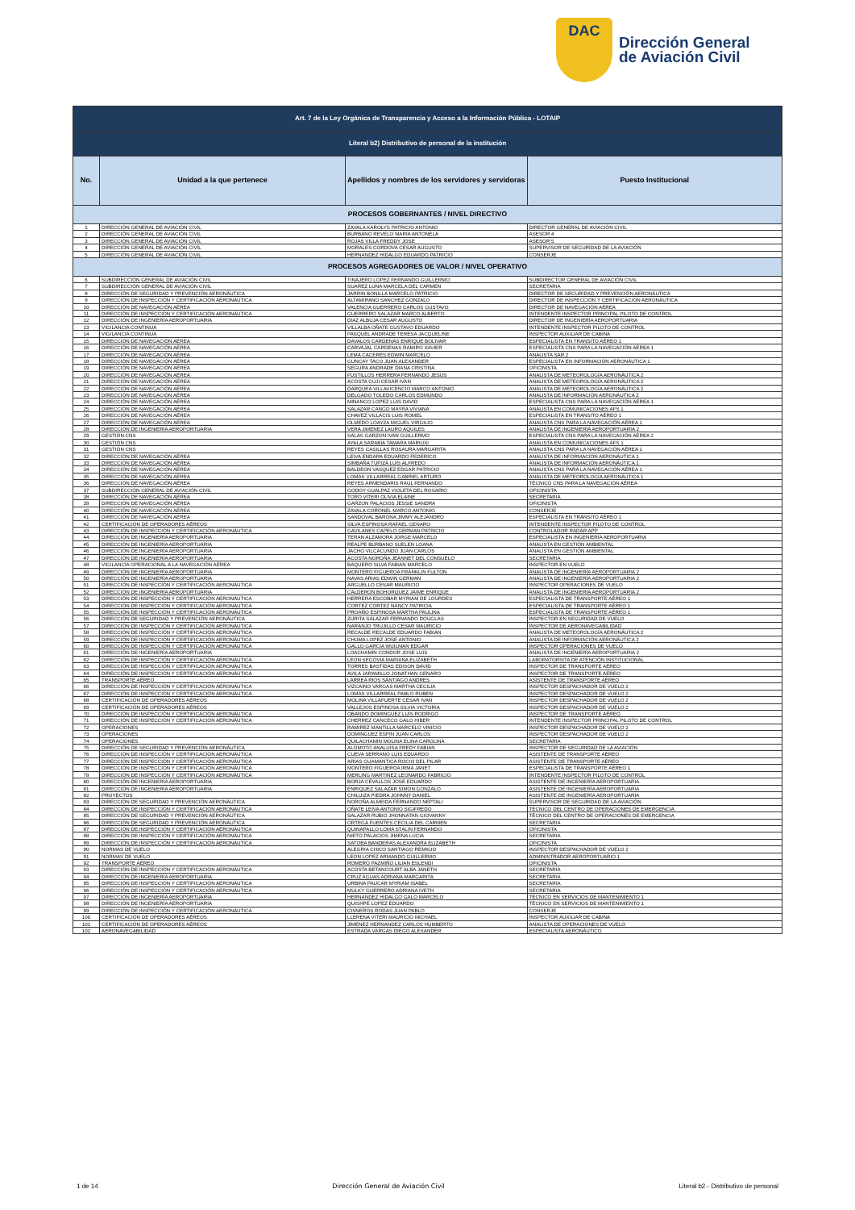DAC
Dirección General
de Aviación Civil
| Art. 7 de la Ley Orgánica de Transparencia y Acceso a la Información Pública - LOTAIP | | | |
| Literal b2) Distributivo de personal de la institución | | | |
| No. | Unidad a la que pertenece | Apellidos y nombres de los servidores y servidoras | Puesto Institucional |
| PROCESOS GOBERNANTES / NIVEL DIRECTIVO | | | |
| 1 | DIRECCIÓN GENERAL DE AVIACIÓN CIVIL | ZAVALA KAROLYS PATRICIO ANTONIO | DIRECTOR GENERAL DE AVIACIÓN CIVIL |
| 2 | DIRECCIÓN GENERAL DE AVIACIÓN CIVIL | BURBANO REVELO MARIA ANTONELA | ASESOR 4 |
| 3 | DIRECCIÓN GENERAL DE AVIACIÓN CIVIL | ROJAS VILLA FREDDY JOSE | ASESOR 5 |
| 4 | DIRECCIÓN GENERAL DE AVIACIÓN CIVIL | MORALES CORDOVA CESAR AUGUSTO | SUPERVISOR DE SEGURIDAD DE LA AVIACIÓN |
| 5 | DIRECCIÓN GENERAL DE AVIACIÓN CIVIL | HERNANDEZ HIDALGO EDUARDO PATRICIO | CONSERJE |
| PROCESOS AGREGADORES DE VALOR / NIVEL OPERATIVO | | | |
| 6 | SUBDIRECCIÓN GENERAL DE AVIACIÓN CIVIL | TINAJERO LOPEZ FERNANDO GUILLERMO | SUBDIRECTOR GENERAL DE AVIACIÓN CIVIL |
| 7 | SUBDIRECCIÓN GENERAL DE AVIACIÓN CIVIL | SUAREZ LUNA MARCELA DEL CARMEN | SECRETARIA |
| 8 | DIRECCIÓN DE SEGURIDAD Y PREVENCIÓN AERONÁUTICA | JARRIN BONILLA MARCELO PATRICIO | DIRECTOR DE SEGURIDAD Y PREVENCIÓN AERONÁUTICA |
| 9 | DIRECCIÓN DE INSPECCIÓN Y CERTIFICACIÓN AERONÁUTICA | ALTAMIRANO SANCHEZ GONZALO | DIRECTOR DE INSPECCIÓN Y CERTIFICACIÓN AERONÁUTICA |
| 10 | DIRECCIÓN DE NAVEGACIÓN AÉREA | VALENCIA GUERRERO CARLOS GUSTAVO | DIRECTOR DE NAVEGACIÓN AÉREA |
| 11 | DIRECCIÓN DE INSPECCIÓN Y CERTIFICACIÓN AERONÁUTICA | GUERRERO SALAZAR MARCO ALBERTO | INTENDENTE INSPECTOR PRINCIPAL PILOTO DE CONTROL |
| 12 | DIRECCIÓN DE INGENIERÍA AEROPORTUARIA | DIAZ ALBUJA CESAR AUGUSTO | DIRECTOR DE INGENIERÍA AEROPORTUARIA |
| 13 | VIGILANCIA CONTINUA | VILLALBA OÑATE GUSTAVO EDUARDO | INTENDENTE INSPECTOR PILOTO DE CONTROL |
| 14 | VIGILANCIA CONTINUA | PASQUEL ANDRADE TERESA JACQUELINE | INSPECTOR AUXILIAR DE CABINA |
| 15 | DIRECCIÓN DE NAVEGACIÓN AÉREA | DAVALOS CARDENAS ENRIQUE BOLIVAR | ESPECIALISTA EN TRANSITO AÉREO 1 |
| 16 | DIRECCIÓN DE NAVEGACIÓN AÉREA | CARVAJAL CARDENAS RAMIRO XAVIER | ESPECIALISTA CNS PARA LA NAVEGACIÓN AÉREA 1 |
| 17 | DIRECCIÓN DE NAVEGACIÓN AÉREA | LEMA CACERES EDWIN MARCELO | ANALISTA SAR 2 |
| 18 | DIRECCIÓN DE NAVEGACIÓN AÉREA | GUNCAY TACO JUAN ALEXANDER | ESPECIALISTA EN INFORMACIÓN AERONÁUTICA 1 |
| 19 | DIRECCIÓN DE NAVEGACIÓN AÉREA | SEGURA ANDRADE DIANA CRISTINA | OFICINISTA |
| 20 | DIRECCIÓN DE NAVEGACIÓN AÉREA | FUSTILLOS HERRERA FERNANDO JESUS | ANALISTA DE METEOROLOGÍA AERONÁUTICA 2 |
| 21 | DIRECCIÓN DE NAVEGACIÓN AÉREA | ACOSTA CUJI CESAR IVAN | ANALISTA DE METEOROLOGÍA AERONÁUTICA 2 |
| 22 | DIRECCIÓN DE NAVEGACIÓN AÉREA | DARQUEA VILLAVICENCIO MARCO ANTONIO | ANALISTA DE METEOROLOGÍA AERONÁUTICA 2 |
| 23 | DIRECCIÓN DE NAVEGACIÓN AÉREA | DELGADO TOLEDO CARLOS EDMUNDO | ANALISTA DE INFORMACIÓN AERONÁUTICA 2 |
| 24 | DIRECCIÓN DE NAVEGACIÓN AÉREA | MINANGO LOPEZ LUIS DAVID | ESPECIALISTA CNS PARA LA NAVEGACIÓN AÉREA 1 |
| 25 | DIRECCIÓN DE NAVEGACIÓN AÉREA | SALAZAR CANGO MAYRA VIVIANA | ANALISTA EN COMUNICACIONES AFS 1 |
| 26 | DIRECCIÓN DE NAVEGACIÓN AÉREA | CHAVEZ VILLACIS LUIS ROMEL | ESPECIALISTA EN TRANSITO AÉREO 1 |
| 27 | DIRECCIÓN DE NAVEGACIÓN AÉREA | OLMEDO LOAYZA MIGUEL VIRGILIO | ANALISTA CNS PARA LA NAVEGACIÓN AÉREA 1 |
| 28 | DIRECCIÓN DE INGENIERÍA AEROPORTUARIA | VERA JIMENEZ LAURO AQUILES | ANALISTA DE INGENIERÍA AEROPORTUARIA 2 |
| 29 | GESTIÓN CNS | SALAS GARZON IVAN GUILLERMO | ESPECIALISTA CNS PARA LA NAVEGACIÓN AÉREA 2 |
| 30 | GESTIÓN CNS | AYALA SARABIA TAMARA MARIUXI | ANALISTA EN COMUNICACIONES AFS 1 |
| 31 | GESTIÓN CNS | REYES CASILLAS ROSAURA MARGARITA | ANALISTA CNS PARA LA NAVEGACIÓN AÉREA 1 |
| 32 | DIRECCIÓN DE NAVEGACIÓN AÉREA | LEIVA ENDARA EDUARDO FEDERICO | ANALISTA DE INFORMACIÓN AERONÁUTICA 1 |
| 33 | DIRECCIÓN DE NAVEGACIÓN AÉREA | SIMBAÑA TUPIZA LUIS ALFREDO | ANALISTA DE INFORMACIÓN AERONÁUTICA 1 |
| 34 | DIRECCIÓN DE NAVEGACIÓN AÉREA | BALDEON VASQUEZ EDGAR PATRICIO | ANALISTA CNS PARA LA NAVEGACIÓN AÉREA 1 |
| 35 | DIRECCIÓN DE NAVEGACIÓN AÉREA | LOMAS VILLARREAL GABRIEL ARTURO | ANALISTA DE METEOROLOGÍA AERONÁUTICA 1 |
| 36 | DIRECCIÓN DE NAVEGACIÓN AÉREA | REYES ARMENDARIS RAUL FERNANDO | TÉCNICO CNS PARA LA NAVEGACIÓN AÉREA |
| 37 | SUBDIRECCIÓN GENERAL DE AVIACIÓN CIVIL | GODOY GUALPAZ VIOLETA DEL ROSARIO | OFICINISTA |
| 38 | DIRECCIÓN DE NAVEGACIÓN AÉREA | TORO VITERI OLIVIA ELAINE | SECRETARIA |
| 39 | DIRECCIÓN DE NAVEGACIÓN AÉREA | GARZON PALACIOS JESSIE SANDRA | OFICINISTA |
| 40 | DIRECCIÓN DE NAVEGACIÓN AÉREA | ZAVALA CORONEL MARCO ANTONIO | CONSERJE |
| 41 | DIRECCIÓN DE NAVEGACIÓN AÉREA | SANDOVAL BARONA JIMMY ALEJANDRO | ESPECIALISTA EN TRÁNSITO AÉREO 1 |
| 42 | CERTIFICACIÓN DE OPERADORES AÉREOS | SILVA ESPINOSA RAFAEL GENARO | INTENDENTE INSPECTOR PILOTO DE CONTROL |
| 43 | DIRECCIÓN DE INSPECCIÓN Y CERTIFICACIÓN AERONÁUTICA | GAVILANES CAPELO GERMAN PATRICIO | CONTROLADOR RADAR APP |
| 44 | DIRECCIÓN DE INGENIERÍA AEROPORTUARIA | TERAN ALZAMORA JORGE MARCELO | ESPECIALISTA EN INGENIERÍA AEROPORTUARIA |
| 45 | DIRECCIÓN DE INGENIERÍA AEROPORTUARIA | REALPE BURBANO SUELEN LOANA | ANALISTA EN GESTIÓN AMBIENTAL |
| 46 | DIRECCIÓN DE INGENIERÍA AEROPORTUARIA | JACHO VILCACUNDO JUAN CARLOS | ANALISTA EN GESTIÓN AMBIENTAL |
| 47 | DIRECCIÓN DE INGENIERÍA AEROPORTUARIA | ACOSTA NOROÑA JEANNET DEL CONSUELO | SECRETARIA |
| 48 | VIGILANCIA OPERACIONAL A LA NAVEGACIÓN AÉREA | BAQUERO SILVA FABIAN MARCELO | INSPECTOR EN VUELO |
| 49 | DIRECCIÓN DE INGENIERÍA AEROPORTUARIA | MONTERO FIGUEROA FRANKLIN FULTON | ANALISTA DE INGENIERÍA AEROPORTUARIA 2 |
| 50 | DIRECCIÓN DE INGENIERÍA AEROPORTUARIA | NAVAS ARIAS EDWIN GERMAN | ANALISTA DE INGENIERÍA AEROPORTUARIA 2 |
| 51 | DIRECCIÓN DE INSPECCIÓN Y CERTIFICACIÓN AERONÁUTICA | ARGUELLO CESAR MAURICIO | INSPECTOR OPERACIONES DE VUELO |
| 52 | DIRECCIÓN DE INGENIERÍA AEROPORTUARIA | CALDERON BOHORQUEZ JAIME ENRIQUE | ANALISTA DE INGENIERÍA AEROPORTUARIA 2 |
| 53 | DIRECCIÓN DE INSPECCIÓN Y CERTIFICACIÓN AERONÁUTICA | HERRERA ESCOBAR MYRIAM DE LOURDES | ESPECIALISTA DE TRANSPORTE AÉREO 1 |
| 54 | DIRECCIÓN DE INSPECCIÓN Y CERTIFICACIÓN AERONÁUTICA | CORTEZ CORTEZ NANCY PATRICIA | ESPECIALISTA DE TRANSPORTE AÉREO 1 |
| 55 | DIRECCIÓN DE INSPECCIÓN Y CERTIFICACIÓN AERONÁUTICA | PROAÑO ESPINOSA MARTHA PAULINA | ESPECIALISTA DE TRANSPORTE AÉREO 1 |
| 56 | DIRECCIÓN DE SEGURIDAD Y PREVENCIÓN AERONÁUTICA | ZURITA SALAZAR FERNANDO DOUGLAS | INSPECTOR EN SEGURIDAD DE VUELO |
| 57 | DIRECCIÓN DE INSPECCIÓN Y CERTIFICACIÓN AERONÁUTICA | NARANJO TRUJILLO CESAR MAURICIO | INSPECTOR DE AERONAVEGABILIDAD |
| 58 | DIRECCIÓN DE INSPECCIÓN Y CERTIFICACIÓN AERONÁUTICA | RECALDE RECALDE EDUARDO FABIAN | ANALISTA DE METEOROLOGÍA AERONÁUTICA 2 |
| 59 | DIRECCIÓN DE INSPECCIÓN Y CERTIFICACIÓN AERONÁUTICA | CHUMA LOPEZ JOSE ANTONIO | ANALISTA DE INFORMACIÓN AERONÁUTICA 2 |
| 60 | DIRECCIÓN DE INSPECCIÓN Y CERTIFICACIÓN AERONÁUTICA | GALLO GARCIA WUILMAN EDGAR | INSPECTOR OPERACIONES DE VUELO |
| 61 | DIRECCIÓN DE INGENIERÍA AEROPORTUARIA | LOACHAMIN CONDOR JOSE LUIS | ANALISTA DE INGENIERÍA AEROPORTUARIA 2 |
| 62 | DIRECCIÓN DE INSPECCIÓN Y CERTIFICACIÓN AERONÁUTICA | LEON SEGOVIA MARIANA ELIZABETH | LABORATORISTA DE ATENCIÓN INSTITUCIONAL |
| 63 | DIRECCIÓN DE INSPECCIÓN Y CERTIFICACIÓN AERONÁUTICA | TORRES BASTIDAS EDISON DAVID | INSPECTOR DE TRANSPORTE AÉREO |
| 64 | DIRECCIÓN DE INSPECCIÓN Y CERTIFICACIÓN AERONÁUTICA | AVILA JARAMILLO JONATHAN GENARO | INSPECTOR DE TRANSPORTE AÉREO |
| 65 | TRANSPORTE AÉREO | LARREA RIOS SANTIAGO ANDRES | ASISTENTE DE TRANSPORTE AÉREO |
| 66 | DIRECCIÓN DE INSPECCIÓN Y CERTIFICACIÓN AERONÁUTICA | VIZCAINO VARGAS MARTHA CECILIA | INSPECTOR DESPACHADOR DE VUELO 2 |
| 67 | DIRECCIÓN DE INSPECCIÓN Y CERTIFICACIÓN AERONÁUTICA | LOMAS VILLARREAL PABLO RUBEN | INSPECTOR DESPACHADOR DE VUELO 2 |
| 68 | CERTIFICACIÓN DE OPERADORES AÉREOS | MOLINA VILLAFUERTE CESAR IVAN | INSPECTOR DESPACHADOR DE VUELO 2 |
| 69 | CERTIFICACIÓN DE OPERADORES AÉREOS | VALLEJOS ESPINOSA SILVIA VICTORIA | INSPECTOR DESPACHADOR DE VUELO 2 |
| 70 | DIRECCIÓN DE INSPECCIÓN Y CERTIFICACIÓN AERONÁUTICA | OBANDO DOMINGUEZ LUIS RODRIGO | INSPECTOR DE TRANSPORTE AÉREO |
| 71 | DIRECCIÓN DE INSPECCIÓN Y CERTIFICACIÓN AERONÁUTICA | CHERREZ CANCECO GALO HIBER | INTENDENTE INSPECTOR PRINCIPAL PILOTO DE CONTROL |
| 72 | OPERACIONES | RAMIREZ MANTILLA MARCELO VINICIO | INSPECTOR DESPACHADOR DE VUELO 2 |
| 73 | OPERACIONES | DOMINGUEZ ESPIN JUAN CARLOS | INSPECTOR DESPACHADOR DE VUELO 2 |
| 74 | OPERACIONES | QUILACHAMIN MOLINA ELINA CAROLINA | SECRETARIA |
| 75 | DIRECCIÓN DE SEGURIDAD Y PREVENCIÓN AERONÁUTICA | ALOMOTO ANALUISA FREDY FABIAN | INSPECTOR DE SEGURIDAD DE LA AVIACIÓN |
| 76 | DIRECCIÓN DE INSPECCIÓN Y CERTIFICACIÓN AERONÁUTICA | CUEVA SERRANO LUIS EDUARDO | ASISTENTE DE TRANSPORTE AÉREO |
| 77 | DIRECCIÓN DE INSPECCIÓN Y CERTIFICACIÓN AERONÁUTICA | ARIAS GUAMANTICA ROCIO DEL PILAR | ASISTENTE DE TRANSPORTE AÉREO |
| 78 | DIRECCIÓN DE INSPECCIÓN Y CERTIFICACIÓN AERONÁUTICA | MONTERO FIGUEROA IRMA JANET | ESPECIALISTA DE TRANSPORTE AÉREO 1 |
| 79 | DIRECCIÓN DE INSPECCIÓN Y CERTIFICACIÓN AERONÁUTICA | MERLING MARTINEZ LEONARDO FABRICIO | INTENDENTE INSPECTOR PILOTO DE CONTROL |
| 80 | DIRECCIÓN DE INGENIERÍA AEROPORTUARIA | BORJA CEVALLOS JOSE EDUARDO | ASISTENTE DE INGENIERÍA AEROPORTUARIA |
| 81 | DIRECCIÓN DE INGENIERÍA AEROPORTUARIA | ENRIQUEZ SALAZAR SIMON GONZALO | ASISTENTE DE INGENIERÍA AEROPORTUARIA |
| 82 | PROYECTOS | CHILUIZA PIEDRA JOHNNY DANIEL | ASISTENTE DE INGENIERÍA AEROPORTUARIA |
| 83 | DIRECCIÓN DE SEGURIDAD Y PREVENCIÓN AERONÁUTICA | NOROÑA ALMEIDA FERNANDO NEPTALI | SUPERVISOR DE SEGURIDAD DE LA AVIACIÓN |
| 84 | DIRECCIÓN DE INSPECCIÓN Y CERTIFICACIÓN AERONÁUTICA | OÑATE LEIVA ANTONIO SIGIFREDO | TÉCNICO DEL CENTRO DE OPERACIONES DE EMERGENCIA |
| 85 | DIRECCIÓN DE SEGURIDAD Y PREVENCIÓN AERONÁUTICA | SALAZAR RUBIO JHONNATAN GIOVANNY | TÉCNICO DEL CENTRO DE OPERACIONES DE EMERGENCIA |
| 86 | DIRECCIÓN DE SEGURIDAD Y PREVENCIÓN AERONÁUTICA | ORTEGA FUENTES CECILIA DEL CARMEN | SECRETARIA |
| 87 | DIRECCIÓN DE INSPECCIÓN Y CERTIFICACIÓN AERONÁUTICA | QUINAPALLO LOMA STALIN FERNANDO | OFICINISTA |
| 88 | DIRECCIÓN DE INSPECCIÓN Y CERTIFICACIÓN AERONÁUTICA | NIETO PALACIOS JIMENA LUCIA | SECRETARIA |
| 89 | DIRECCIÓN DE INSPECCIÓN Y CERTIFICACIÓN AERONÁUTICA | SATOBA BANDERAS ALEXANDRA ELIZABETH | OFICINISTA |
| 90 | NORMAS DE VUELO | ALEGRIA CHICO SANTIAGO REMIGIO | INSPECTOR DESPACHADOR DE VUELO 2 |
| 91 | NORMAS DE VUELO | LEON LOPEZ ARMANDO GUILLERMO | ADMINISTRADOR AEROPORTUARIO 1 |
| 92 | TRANSPORTE AÉREO | ROMERO PAZMIÑO LILIAN ESLENDI | OFICINISTA |
| 93 | DIRECCIÓN DE INSPECCIÓN Y CERTIFICACIÓN AERONÁUTICA | ACOSTA BETANCOURT ALBA JANETH | SECRETARIA |
| 94 | DIRECCIÓN DE INGENIERÍA AEROPORTUARIA | CRUZ AGUAS ADRIANA MARGARITA | SECRETARIA |
| 95 | DIRECCIÓN DE INSPECCIÓN Y CERTIFICACIÓN AERONÁUTICA | URBINA PAUCAR MYRIAM ISABEL | SECRETARIA |
| 96 | DIRECCIÓN DE INSPECCIÓN Y CERTIFICACIÓN AERONÁUTICA | MULKY GUERRERO ADRIANA IVETH | SECRETARIA |
| 97 | DIRECCIÓN DE INGENIERÍA AEROPORTUARIA | HERNANDEZ HIDALGO GALO MARCELO | TÉCNICO EN SERVICIOS DE MANTENIMIENTO 1 |
| 98 | DIRECCIÓN DE INGENIERÍA AEROPORTUARIA | QUISHPE LOPEZ EDUARDO | TÉCNICO EN SERVICIOS DE MANTENIMIENTO 1 |
| 99 | DIRECCIÓN DE INSPECCIÓN Y CERTIFICACIÓN AERONÁUTICA | CISNEROS RODAS JUAN PABLO | CONSERJE |
| 100 | CERTIFICACIÓN DE OPERADORES AÉREOS | LLERENA VITERI MAURICIO MICHAEL | INSPECTOR AUXILIAR DE CABINA |
| 101 | CERTIFICACIÓN DE OPERADORES AÉREOS | JIMENEZ HERNANDEZ CARLOS HUMBERTO | ANALISTA DE OPERACIONES DE VUELO |
| 102 | AERONAVEGABILIDAD | ESTRADA VARGAS DIEGO ALEXANDER | ESPECIALISTA AERONÁUTICO |
1 de 14 Dirección General de Aviación Civil Literal b2.- Distributivo de personal